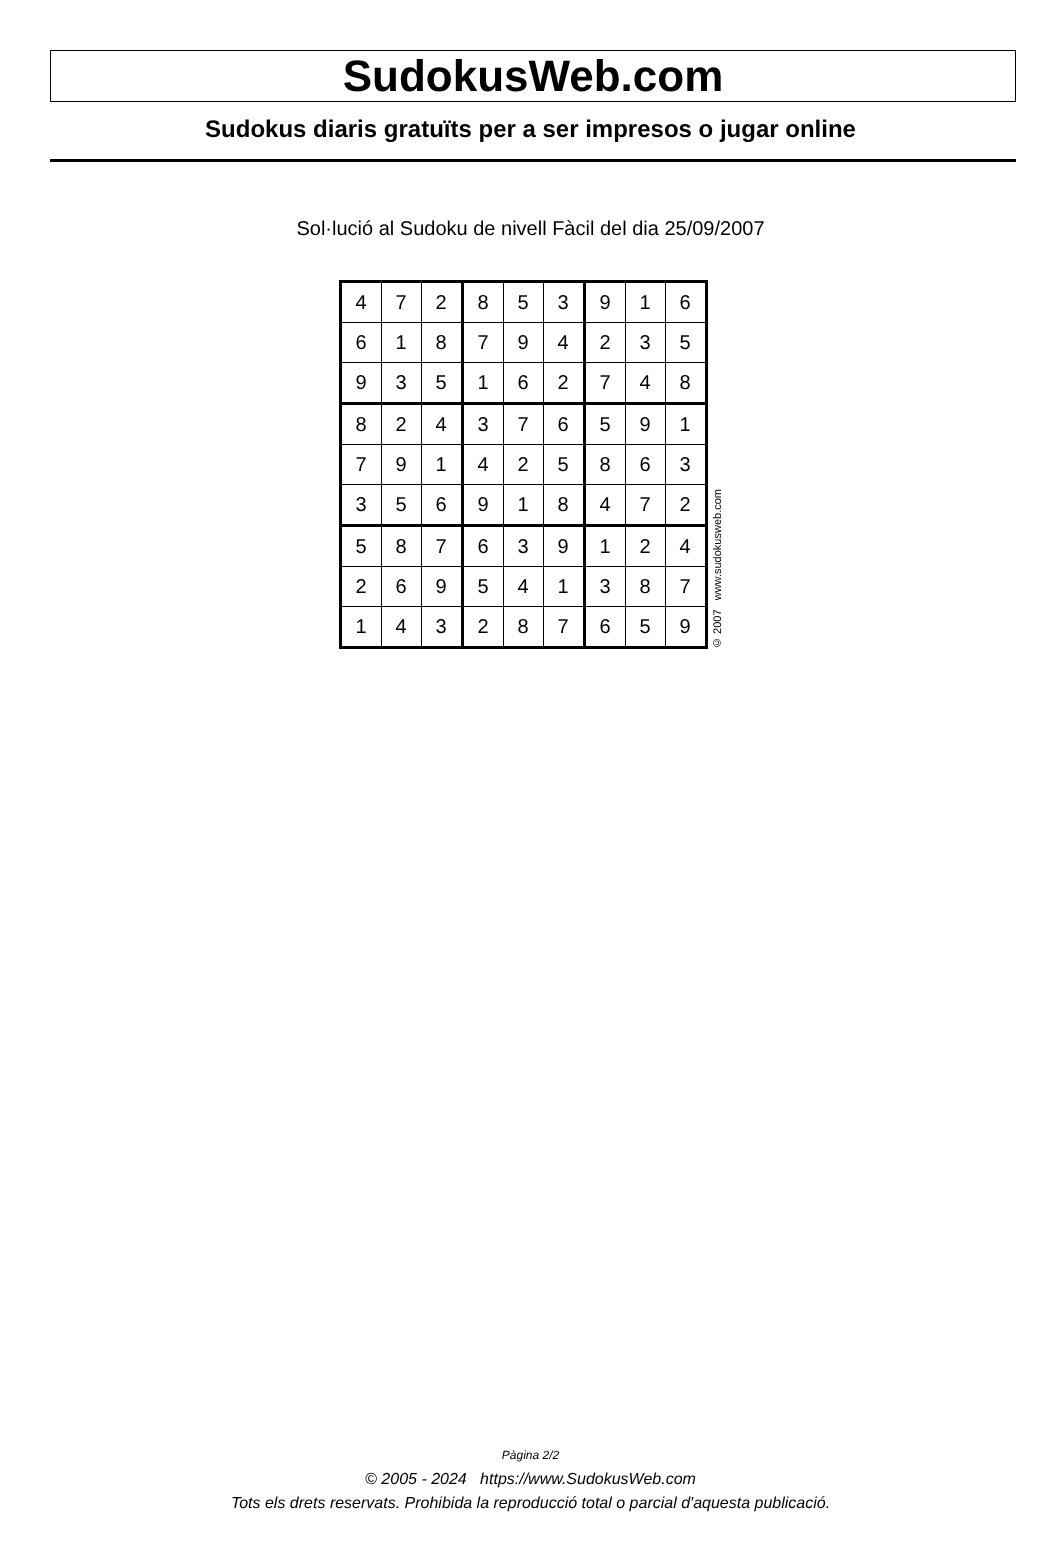SudokusWeb.com
Sudokus diaris gratuïts per a ser impresos o jugar online
Sol·lució al Sudoku de nivell Fàcil del dia 25/09/2007
| 4 | 7 | 2 | 8 | 5 | 3 | 9 | 1 | 6 |
| 6 | 1 | 8 | 7 | 9 | 4 | 2 | 3 | 5 |
| 9 | 3 | 5 | 1 | 6 | 2 | 7 | 4 | 8 |
| 8 | 2 | 4 | 3 | 7 | 6 | 5 | 9 | 1 |
| 7 | 9 | 1 | 4 | 2 | 5 | 8 | 6 | 3 |
| 3 | 5 | 6 | 9 | 1 | 8 | 4 | 7 | 2 |
| 5 | 8 | 7 | 6 | 3 | 9 | 1 | 2 | 4 |
| 2 | 6 | 9 | 5 | 4 | 1 | 3 | 8 | 7 |
| 1 | 4 | 3 | 2 | 8 | 7 | 6 | 5 | 9 |
© 2007 www.sudokusweb.com
Pàgina 2/2
© 2005 - 2024 https://www.SudokusWeb.com
Tots els drets reservats. Prohibida la reproducció total o parcial d'aquesta publicació.